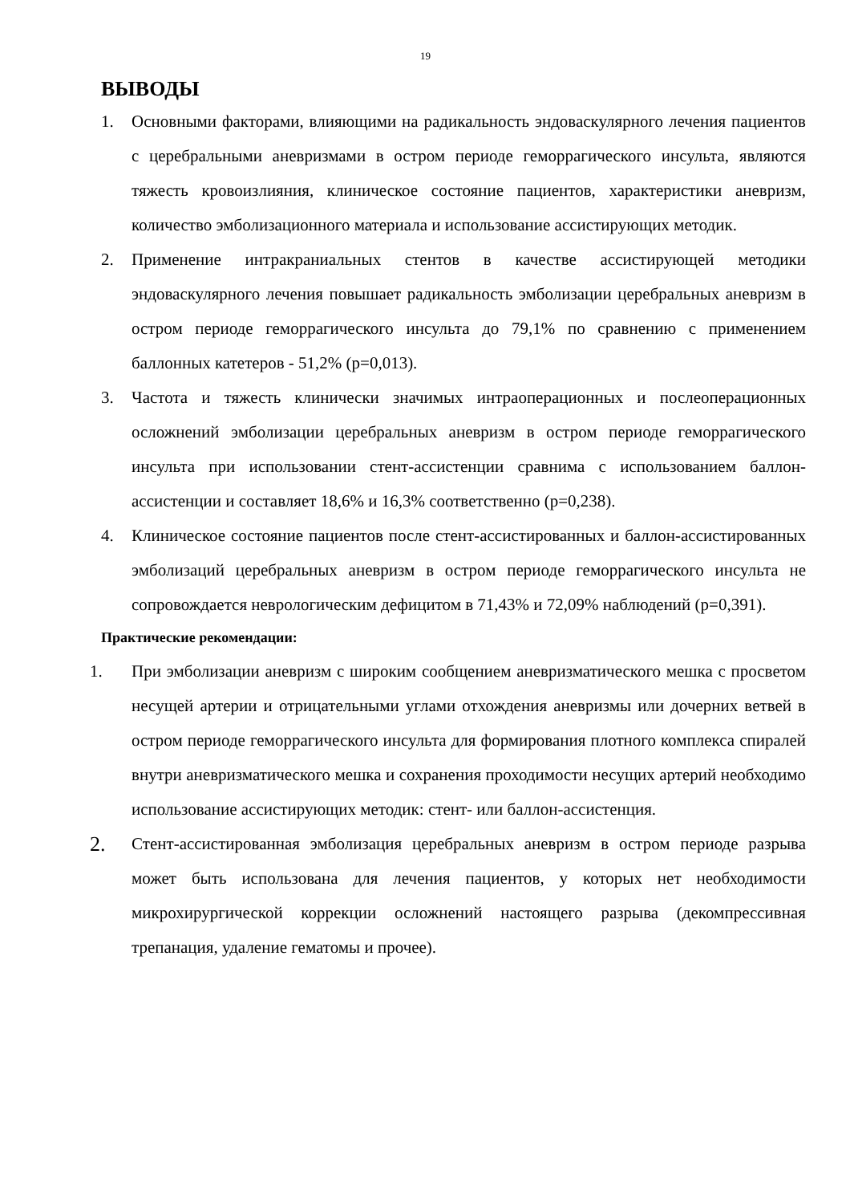19
ВЫВОДЫ
1. Основными факторами, влияющими на радикальность эндоваскулярного лечения пациентов с церебральными аневризмами в остром периоде геморрагического инсульта, являются тяжесть кровоизлияния, клиническое состояние пациентов, характеристики аневризм, количество эмболизационного материала и использование ассистирующих методик.
2. Применение интракраниальных стентов в качестве ассистирующей методики эндоваскулярного лечения повышает радикальность эмболизации церебральных аневризм в остром периоде геморрагического инсульта до 79,1% по сравнению с применением баллонных катетеров - 51,2% (p=0,013).
3. Частота и тяжесть клинически значимых интраоперационных и послеоперационных осложнений эмболизации церебральных аневризм в остром периоде геморрагического инсульта при использовании стент-ассистенции сравнима с использованием баллон-ассистенции и составляет 18,6% и 16,3% соответственно (p=0,238).
4. Клиническое состояние пациентов после стент-ассистированных и баллон-ассистированных эмболизаций церебральных аневризм в остром периоде геморрагического инсульта не сопровождается неврологическим дефицитом в 71,43% и 72,09% наблюдений (p=0,391).
Практические рекомендации:
1. При эмболизации аневризм с широким сообщением аневризматического мешка с просветом несущей артерии и отрицательными углами отхождения аневризмы или дочерних ветвей в остром периоде геморрагического инсульта для формирования плотного комплекса спиралей внутри аневризматического мешка и сохранения проходимости несущих артерий необходимо использование ассистирующих методик: стент- или баллон-ассистенция.
2.
Стент-ассистированная эмболизация церебральных аневризм в остром периоде разрыва может быть использована для лечения пациентов, у которых нет необходимости микрохирургической коррекции осложнений настоящего разрыва (декомпрессивная трепанация, удаление гематомы и прочее).